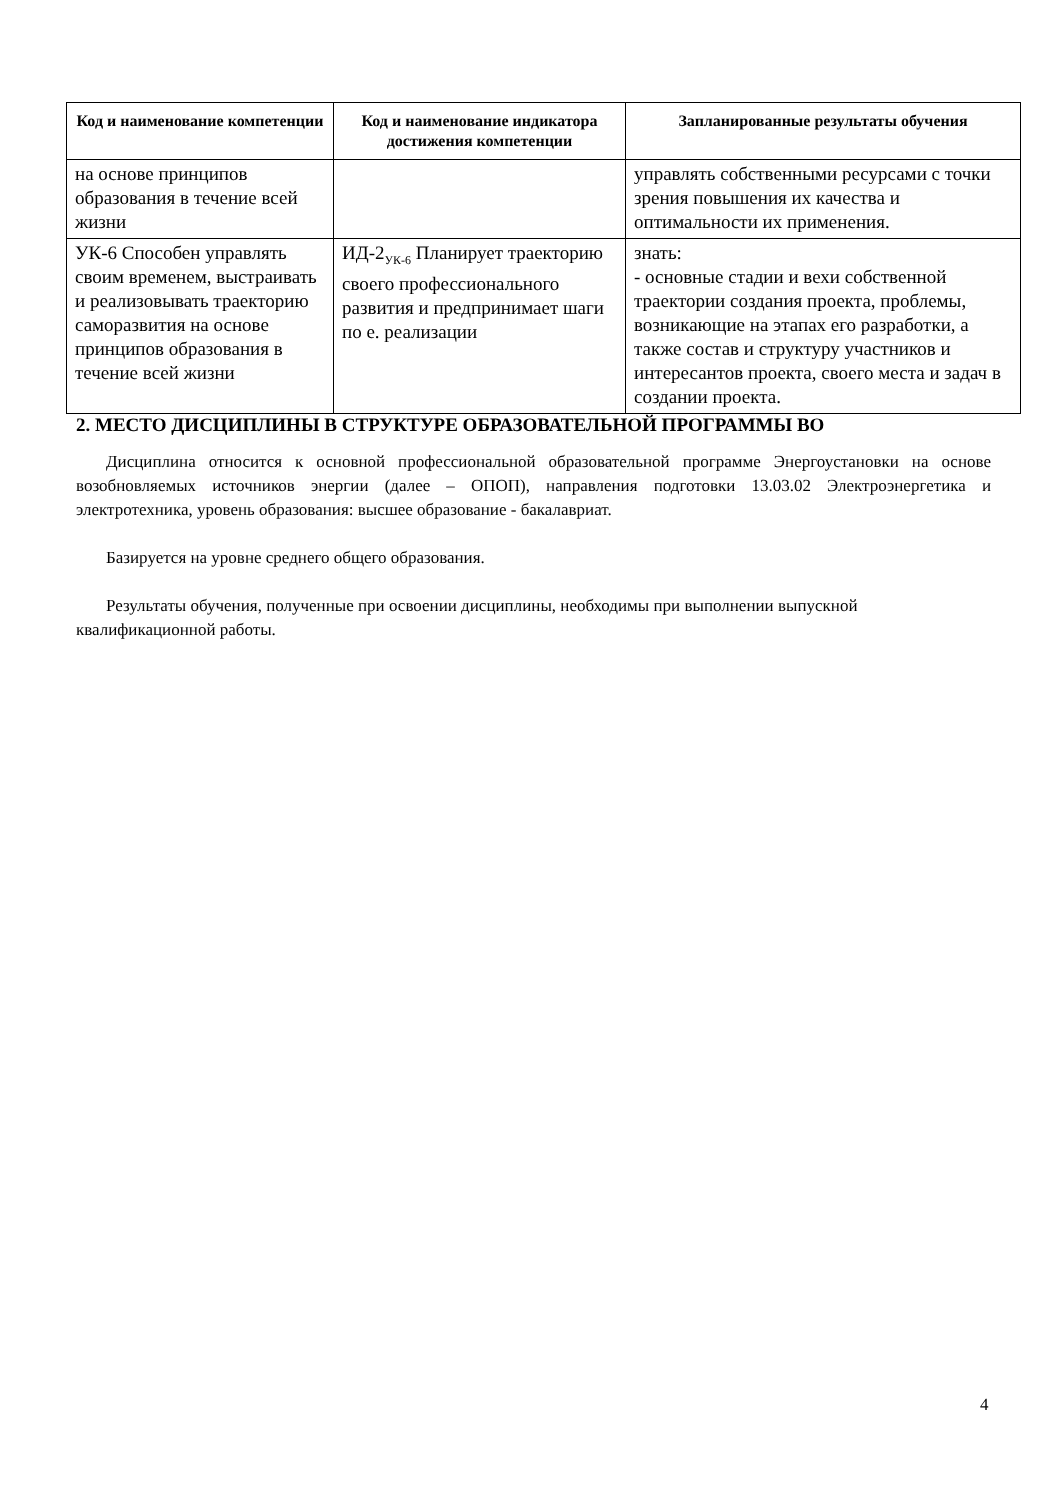| Код и наименование компетенции | Код и наименование индикатора достижения компетенции | Запланированные результаты обучения |
| --- | --- | --- |
| на основе принципов образования в течение всей жизни | | управлять собственными ресурсами с точки зрения повышения их качества и оптимальности их применения. |
| УК-6 Способен управлять своим временем, выстраивать и реализовывать траекторию саморазвития на основе принципов образования в течение всей жизни | ИД-2<sub>УК-6</sub> Планирует траекторию своего профессионального развития и предпринимает шаги по е. реализации | знать: - основные стадии и вехи собственной траектории создания проекта, проблемы, возникающие на этапах его разработки, а также состав и структуру участников и интересантов проекта, своего места и задач в создании проекта. |
2. МЕСТО ДИСЦИПЛИНЫ В СТРУКТУРЕ ОБРАЗОВАТЕЛЬНОЙ ПРОГРАММЫ ВО
Дисциплина относится к основной профессиональной образовательной программе Энергоустановки на основе возобновляемых источников энергии (далее – ОПОП), направления подготовки 13.03.02 Электроэнергетика и электротехника, уровень образования: высшее образование - бакалавриат.
Базируется на уровне среднего общего образования.
Результаты обучения, полученные при освоении дисциплины, необходимы при выполнении выпускной квалификационной работы.
4